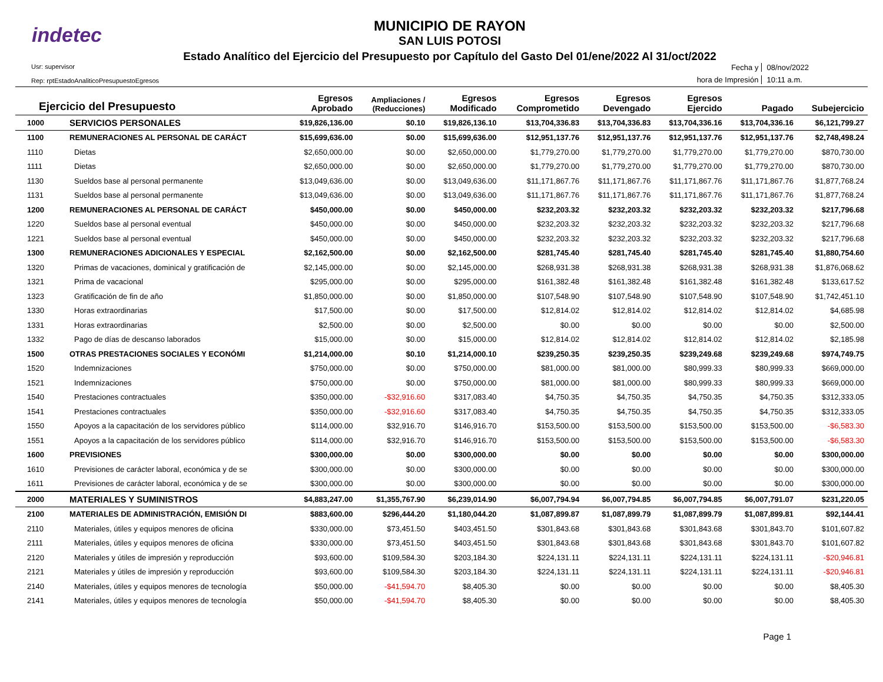indetec
MUNICIPIO DE RAYON
SAN LUIS POTOSI
Estado Analítico del Ejercicio del Presupuesto por Capítulo del Gasto Del 01/ene/2022 Al 31/oct/2022
Usr: supervisor
Rep: rptEstadoAnaliticoPresupuestoEgresos
Fecha y
08/nov/2022
hora de Impresión
10:11 a.m.
| Ejercicio del Presupuesto | | Egresos Aprobado | Ampliaciones / (Reducciones) | Egresos Modificado | Egresos Comprometido | Egresos Devengado | Egresos Ejercido | Pagado | Subejercicio |
| --- | --- | --- | --- | --- | --- | --- | --- | --- | --- |
| 1000 | SERVICIOS PERSONALES | $19,826,136.00 | $0.10 | $19,826,136.10 | $13,704,336.83 | $13,704,336.83 | $13,704,336.16 | $13,704,336.16 | $6,121,799.27 |
| 1100 | REMUNERACIONES AL PERSONAL DE CARÁCT | $15,699,636.00 | $0.00 | $15,699,636.00 | $12,951,137.76 | $12,951,137.76 | $12,951,137.76 | $12,951,137.76 | $2,748,498.24 |
| 1110 | Dietas | $2,650,000.00 | $0.00 | $2,650,000.00 | $1,779,270.00 | $1,779,270.00 | $1,779,270.00 | $1,779,270.00 | $870,730.00 |
| 1111 | Dietas | $2,650,000.00 | $0.00 | $2,650,000.00 | $1,779,270.00 | $1,779,270.00 | $1,779,270.00 | $1,779,270.00 | $870,730.00 |
| 1130 | Sueldos base al personal permanente | $13,049,636.00 | $0.00 | $13,049,636.00 | $11,171,867.76 | $11,171,867.76 | $11,171,867.76 | $11,171,867.76 | $1,877,768.24 |
| 1131 | Sueldos base al personal permanente | $13,049,636.00 | $0.00 | $13,049,636.00 | $11,171,867.76 | $11,171,867.76 | $11,171,867.76 | $11,171,867.76 | $1,877,768.24 |
| 1200 | REMUNERACIONES AL PERSONAL DE CARÁCT | $450,000.00 | $0.00 | $450,000.00 | $232,203.32 | $232,203.32 | $232,203.32 | $232,203.32 | $217,796.68 |
| 1220 | Sueldos base al personal eventual | $450,000.00 | $0.00 | $450,000.00 | $232,203.32 | $232,203.32 | $232,203.32 | $232,203.32 | $217,796.68 |
| 1221 | Sueldos base al personal eventual | $450,000.00 | $0.00 | $450,000.00 | $232,203.32 | $232,203.32 | $232,203.32 | $232,203.32 | $217,796.68 |
| 1300 | REMUNERACIONES ADICIONALES Y ESPECIAL | $2,162,500.00 | $0.00 | $2,162,500.00 | $281,745.40 | $281,745.40 | $281,745.40 | $281,745.40 | $1,880,754.60 |
| 1320 | Primas de vacaciones, dominical y gratificación de | $2,145,000.00 | $0.00 | $2,145,000.00 | $268,931.38 | $268,931.38 | $268,931.38 | $268,931.38 | $1,876,068.62 |
| 1321 | Prima de vacacional | $295,000.00 | $0.00 | $295,000.00 | $161,382.48 | $161,382.48 | $161,382.48 | $161,382.48 | $133,617.52 |
| 1323 | Gratificación de fin de año | $1,850,000.00 | $0.00 | $1,850,000.00 | $107,548.90 | $107,548.90 | $107,548.90 | $107,548.90 | $1,742,451.10 |
| 1330 | Horas extraordinarias | $17,500.00 | $0.00 | $17,500.00 | $12,814.02 | $12,814.02 | $12,814.02 | $12,814.02 | $4,685.98 |
| 1331 | Horas extraordinarias | $2,500.00 | $0.00 | $2,500.00 | $0.00 | $0.00 | $0.00 | $0.00 | $2,500.00 |
| 1332 | Pago de días de descanso laborados | $15,000.00 | $0.00 | $15,000.00 | $12,814.02 | $12,814.02 | $12,814.02 | $12,814.02 | $2,185.98 |
| 1500 | OTRAS PRESTACIONES SOCIALES Y ECONÓMI | $1,214,000.00 | $0.10 | $1,214,000.10 | $239,250.35 | $239,250.35 | $239,249.68 | $239,249.68 | $974,749.75 |
| 1520 | Indemnizaciones | $750,000.00 | $0.00 | $750,000.00 | $81,000.00 | $81,000.00 | $80,999.33 | $80,999.33 | $669,000.00 |
| 1521 | Indemnizaciones | $750,000.00 | $0.00 | $750,000.00 | $81,000.00 | $81,000.00 | $80,999.33 | $80,999.33 | $669,000.00 |
| 1540 | Prestaciones contractuales | $350,000.00 | -$32,916.60 | $317,083.40 | $4,750.35 | $4,750.35 | $4,750.35 | $4,750.35 | $312,333.05 |
| 1541 | Prestaciones contractuales | $350,000.00 | -$32,916.60 | $317,083.40 | $4,750.35 | $4,750.35 | $4,750.35 | $4,750.35 | $312,333.05 |
| 1550 | Apoyos a la capacitación de los servidores público | $114,000.00 | $32,916.70 | $146,916.70 | $153,500.00 | $153,500.00 | $153,500.00 | $153,500.00 | -$6,583.30 |
| 1551 | Apoyos a la capacitación de los servidores público | $114,000.00 | $32,916.70 | $146,916.70 | $153,500.00 | $153,500.00 | $153,500.00 | $153,500.00 | -$6,583.30 |
| 1600 | PREVISIONES | $300,000.00 | $0.00 | $300,000.00 | $0.00 | $0.00 | $0.00 | $0.00 | $300,000.00 |
| 1610 | Previsiones de carácter laboral, económica y de se | $300,000.00 | $0.00 | $300,000.00 | $0.00 | $0.00 | $0.00 | $0.00 | $300,000.00 |
| 1611 | Previsiones de carácter laboral, económica y de se | $300,000.00 | $0.00 | $300,000.00 | $0.00 | $0.00 | $0.00 | $0.00 | $300,000.00 |
| 2000 | MATERIALES Y SUMINISTROS | $4,883,247.00 | $1,355,767.90 | $6,239,014.90 | $6,007,794.94 | $6,007,794.85 | $6,007,794.85 | $6,007,791.07 | $231,220.05 |
| 2100 | MATERIALES DE ADMINISTRACIÓN, EMISIÓN DI | $883,600.00 | $296,444.20 | $1,180,044.20 | $1,087,899.87 | $1,087,899.79 | $1,087,899.79 | $1,087,899.81 | $92,144.41 |
| 2110 | Materiales, útiles y equipos menores de oficina | $330,000.00 | $73,451.50 | $403,451.50 | $301,843.68 | $301,843.68 | $301,843.68 | $301,843.70 | $101,607.82 |
| 2111 | Materiales, útiles y equipos menores de oficina | $330,000.00 | $73,451.50 | $403,451.50 | $301,843.68 | $301,843.68 | $301,843.68 | $301,843.70 | $101,607.82 |
| 2120 | Materiales y útiles de impresión y reproducción | $93,600.00 | $109,584.30 | $203,184.30 | $224,131.11 | $224,131.11 | $224,131.11 | $224,131.11 | -$20,946.81 |
| 2121 | Materiales y útiles de impresión y reproducción | $93,600.00 | $109,584.30 | $203,184.30 | $224,131.11 | $224,131.11 | $224,131.11 | $224,131.11 | -$20,946.81 |
| 2140 | Materiales, útiles y equipos menores de tecnología | $50,000.00 | -$41,594.70 | $8,405.30 | $0.00 | $0.00 | $0.00 | $0.00 | $8,405.30 |
| 2141 | Materiales, útiles y equipos menores de tecnología | $50,000.00 | -$41,594.70 | $8,405.30 | $0.00 | $0.00 | $0.00 | $0.00 | $8,405.30 |
Page 1